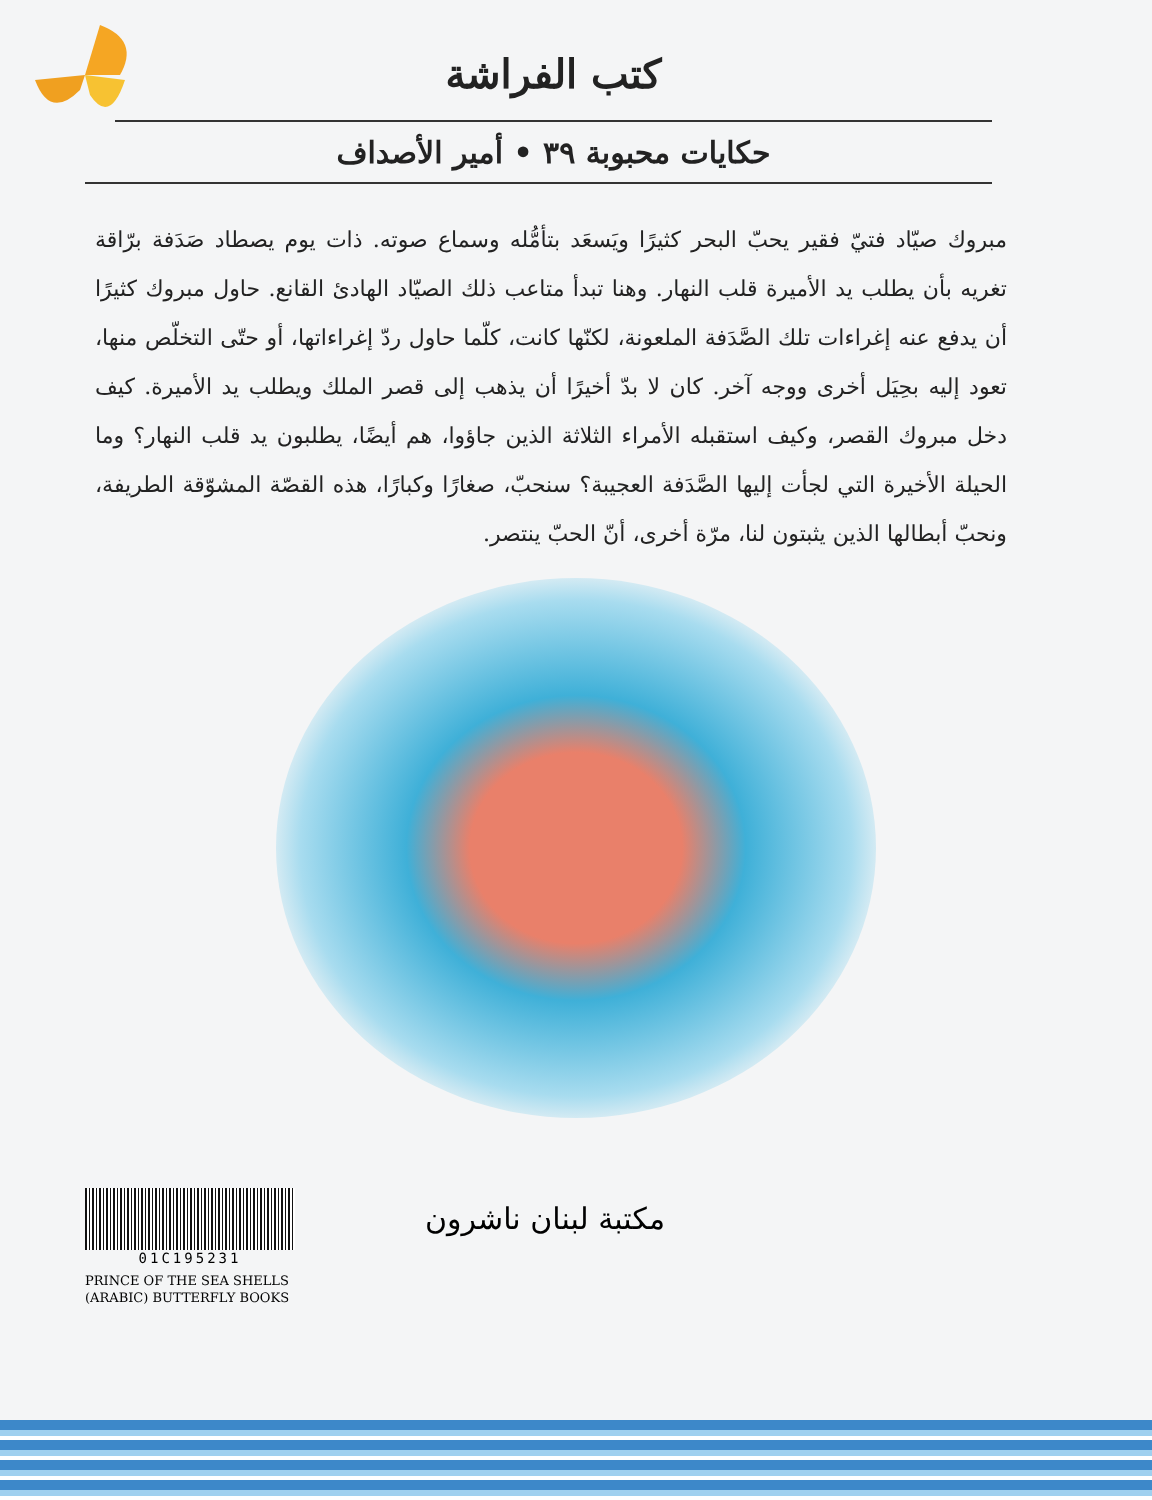كتب الفراشة
حكايات محبوبة ٣٩ • أمير الأصداف
مبروك صيّاد فتيّ فقير يحبّ البحر كثيرًا ويَسعَد بتأمُّله وسماع صوته. ذات يوم يصطاد صَدَفة برّاقة تغريه بأن يطلب يد الأميرة قلب النهار. وهنا تبدأ متاعب ذلك الصيّاد الهادئ القانع. حاول مبروك كثيرًا أن يدفع عنه إغراءات تلك الصَّدَفة الملعونة، لكنّها كانت، كلّما حاول ردّ إغراءاتها، أو حتّى التخلّص منها، تعود إليه بحِيَل أخرى ووجه آخر. كان لا بدّ أخيرًا أن يذهب إلى قصر الملك ويطلب يد الأميرة. كيف دخل مبروك القصر، وكيف استقبله الأمراء الثلاثة الذين جاؤوا، هم أيضًا، يطلبون يد قلب النهار؟ وما الحيلة الأخيرة التي لجأت إليها الصَّدَفة العجيبة؟ سنحبّ، صغارًا وكبارًا، هذه القصّة المشوّقة الطريفة، ونحبّ أبطالها الذين يثبتون لنا، مرّة أخرى، أنّ الحبّ ينتصر.
01C195231
PRINCE OF THE SEA SHELLS
(ARABIC) BUTTERFLY BOOKS
مكتبة لبنان ناشرون